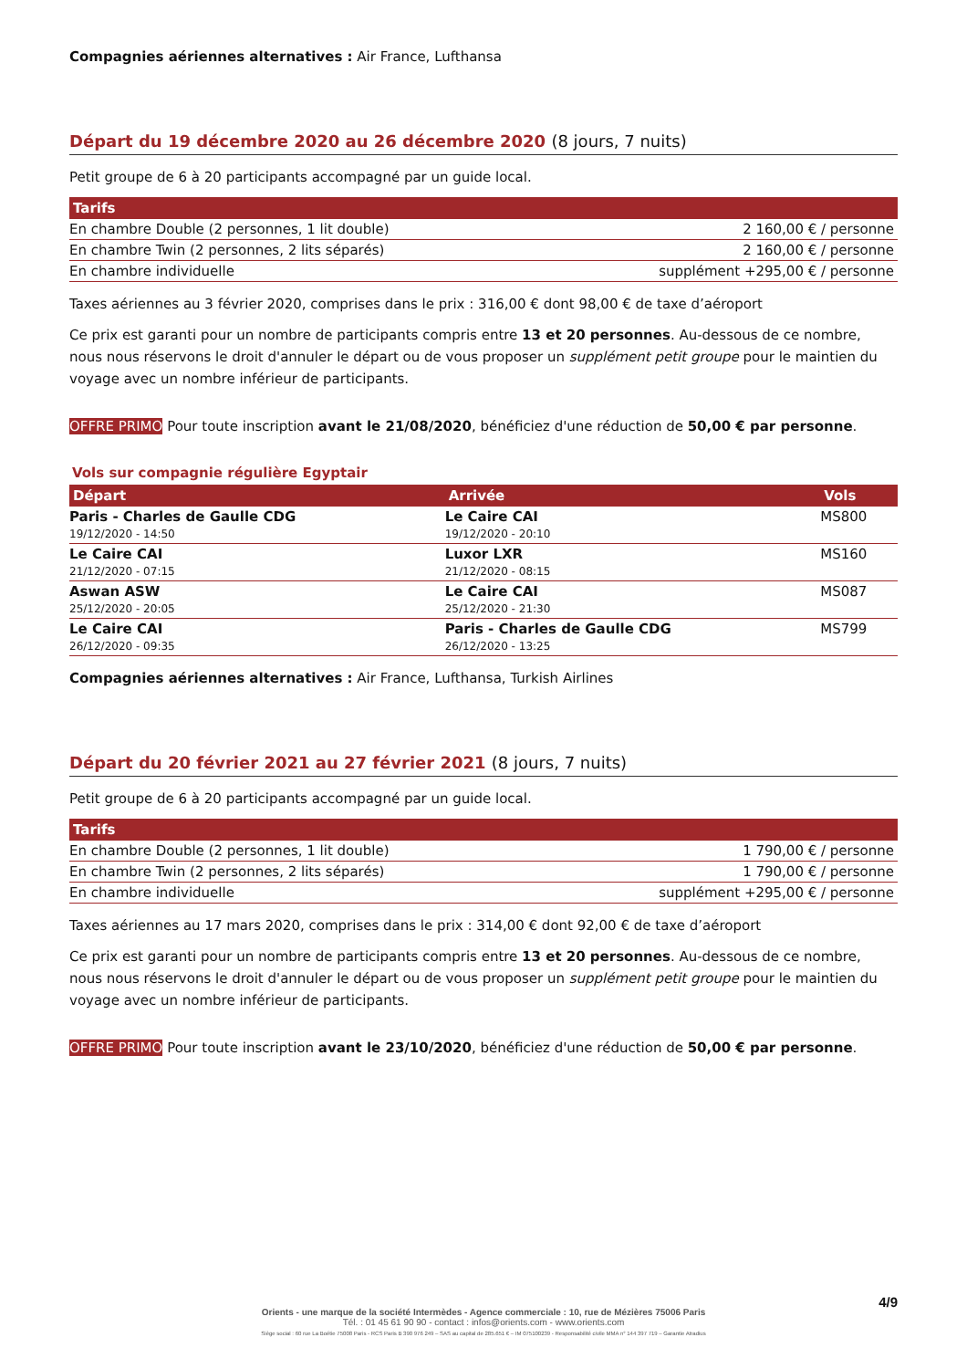Compagnies aériennes alternatives : Air France, Lufthansa
Départ du 19 décembre 2020 au 26 décembre 2020 (8 jours, 7 nuits)
Petit groupe de 6 à 20 participants accompagné par un guide local.
| Tarifs | |
| --- | --- |
| En chambre Double (2 personnes, 1 lit double) | 2 160,00 € / personne |
| En chambre Twin (2 personnes, 2 lits séparés) | 2 160,00 € / personne |
| En chambre individuelle | supplément +295,00 € / personne |
Taxes aériennes au 3 février 2020, comprises dans le prix : 316,00 € dont 98,00 € de taxe d’aéroport
Ce prix est garanti pour un nombre de participants compris entre 13 et 20 personnes. Au-dessous de ce nombre, nous nous réservons le droit d'annuler le départ ou de vous proposer un supplément petit groupe pour le maintien du voyage avec un nombre inférieur de participants.
OFFRE PRIMO Pour toute inscription avant le 21/08/2020, bénéficiez d'une réduction de 50,00 € par personne.
Vols sur compagnie régulière Egyptair
| Départ | Arrivée | Vols |
| --- | --- | --- |
| Paris - Charles de Gaulle CDG 19/12/2020 - 14:50 | Le Caire CAI 19/12/2020 - 20:10 | MS800 |
| Le Caire CAI 21/12/2020 - 07:15 | Luxor LXR 21/12/2020 - 08:15 | MS160 |
| Aswan ASW 25/12/2020 - 20:05 | Le Caire CAI 25/12/2020 - 21:30 | MS087 |
| Le Caire CAI 26/12/2020 - 09:35 | Paris - Charles de Gaulle CDG 26/12/2020 - 13:25 | MS799 |
Compagnies aériennes alternatives : Air France, Lufthansa, Turkish Airlines
Départ du 20 février 2021 au 27 février 2021 (8 jours, 7 nuits)
Petit groupe de 6 à 20 participants accompagné par un guide local.
| Tarifs | |
| --- | --- |
| En chambre Double (2 personnes, 1 lit double) | 1 790,00 € / personne |
| En chambre Twin (2 personnes, 2 lits séparés) | 1 790,00 € / personne |
| En chambre individuelle | supplément +295,00 € / personne |
Taxes aériennes au 17 mars 2020, comprises dans le prix : 314,00 € dont 92,00 € de taxe d’aéroport
Ce prix est garanti pour un nombre de participants compris entre 13 et 20 personnes. Au-dessous de ce nombre, nous nous réservons le droit d'annuler le départ ou de vous proposer un supplément petit groupe pour le maintien du voyage avec un nombre inférieur de participants.
OFFRE PRIMO Pour toute inscription avant le 23/10/2020, bénéficiez d'une réduction de 50,00 € par personne.
4/9
Orients - une marque de la société Intermèdes - Agence commerciale : 10, rue de Mézières 75006 Paris
Tél. : 01 45 61 90 90 - contact : infos@orients.com - www.orients.com
Siège social : 60 rue La Boétie 75008 Paris - RCS Paris B 390 976 249 – SAS au capital de 285.651 € – IM 075100239 - Responsabilité civile MMA n° 144 397 719 – Garantie Atradius